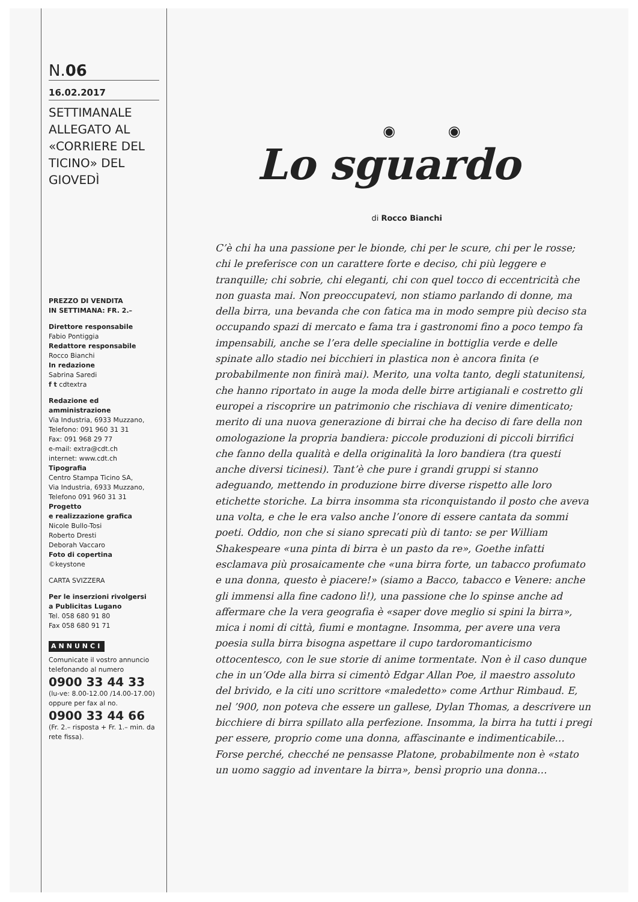N.06
16.02.2017
SETTIMANALE ALLEGATO AL «CORRIERE DEL TICINO» DEL GIOVEDÌ
PREZZO DI VENDITA
IN SETTIMANA: FR. 2.–
Direttore responsabile
Fabio Pontiggia
Redattore responsabile
Rocco Bianchi
In redazione
Sabrina Saredi
f t cdtextra
Redazione ed amministrazione
Via Industria, 6933 Muzzano,
Telefono: 091 960 31 31
Fax: 091 968 29 77
e-mail: extra@cdt.ch
internet: www.cdt.ch
Tipografia
Centro Stampa Ticino SA,
Via Industria, 6933 Muzzano,
Telefono 091 960 31 31
Progetto
e realizzazione grafica
Nicole Bullo-Tosi
Roberto Dresti
Deborah Vaccaro
Foto di copertina
©keystone
CARTA SVIZZERA
Per le inserzioni rivolgersi
a Publicitas Lugano
Tel. 058 680 91 80
Fax 058 680 91 71
ANNUNCI
Comunicate il vostro annuncio telefonando al numero
0900 33 44 33
(lu-ve: 8.00-12.00 /14.00-17.00)
oppure per fax al no.
0900 33 44 66
(Fr. 2.– risposta + Fr. 1.– min. da rete fissa).
◉ ◉
Lo sguardo
di Rocco Bianchi
C’è chi ha una passione per le bionde, chi per le scure, chi per le rosse; chi le preferisce con un carattere forte e deciso, chi più leggere e tranquille; chi sobrie, chi eleganti, chi con quel tocco di eccentricità che non guasta mai. Non preoccupatevi, non stiamo parlando di donne, ma della birra, una bevanda che con fatica ma in modo sempre più deciso sta occupando spazi di mercato e fama tra i gastronomi fino a poco tempo fa impensabili, anche se l’era delle specialine in bottiglia verde e delle spinate allo stadio nei bicchieri in plastica non è ancora finita (e probabilmente non finirà mai). Merito, una volta tanto, degli statunitensi, che hanno riportato in auge la moda delle birre artigianali e costretto gli europei a riscoprire un patrimonio che rischiava di venire dimenticato; merito di una nuova generazione di birrai che ha deciso di fare della non omologazione la propria bandiera: piccole produzioni di piccoli birrifici che fanno della qualità e della originalità la loro bandiera (tra questi anche diversi ticinesi). Tant’è che pure i grandi gruppi si stanno adeguando, mettendo in produzione birre diverse rispetto alle loro etichette storiche. La birra insomma sta riconquistando il posto che aveva una volta, e che le era valso anche l’onore di essere cantata da sommi poeti. Oddio, non che si siano sprecati più di tanto: se per William Shakespeare «una pinta di birra è un pasto da re», Goethe infatti esclamava più prosaicamente che «una birra forte, un tabacco profumato e una donna, questo è piacere!» (siamo a Bacco, tabacco e Venere: anche gli immensi alla fine cadono lì!), una passione che lo spinse anche ad affermare che la vera geografia è «saper dove meglio si spini la birra», mica i nomi di città, fiumi e montagne. Insomma, per avere una vera poesia sulla birra bisogna aspettare il cupo tardoromanticismo ottocentesco, con le sue storie di anime tormentate. Non è il caso dunque che in un’Ode alla birra si cimentò Edgar Allan Poe, il maestro assoluto del brivido, e la citi uno scrittore «maledetto» come Arthur Rimbaud. E, nel ’900, non poteva che essere un gallese, Dylan Thomas, a descrivere un bicchiere di birra spillato alla perfezione. Insomma, la birra ha tutti i pregi per essere, proprio come una donna, affascinante e indimenticabile… Forse perché, checché ne pensasse Platone, probabilmente non è «stato un uomo saggio ad inventare la birra», bensì proprio una donna…